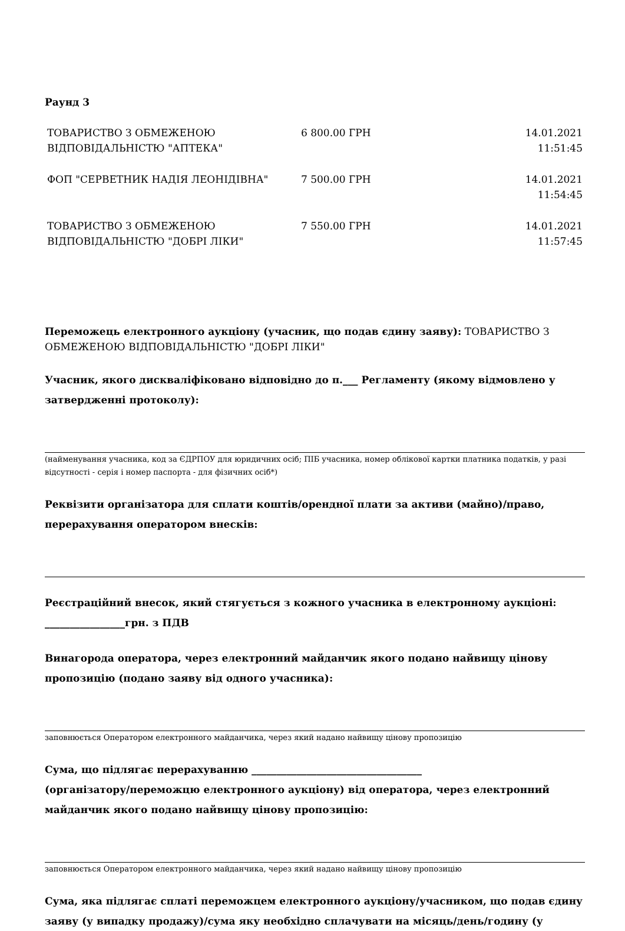Раунд 3
| ТОВАРИСТВО З ОБМЕЖЕНОЮ ВІДПОВІДАЛЬНІСТЮ "АПТЕКА" | 6 800.00 ГРН | 14.01.2021 11:51:45 |
| ФОП "СЕРВЕТНИК НАДІЯ ЛЕОНІДІВНА" | 7 500.00 ГРН | 14.01.2021 11:54:45 |
| ТОВАРИСТВО З ОБМЕЖЕНОЮ ВІДПОВІДАЛЬНІСТЮ "ДОБРІ ЛІКИ" | 7 550.00 ГРН | 14.01.2021 11:57:45 |
Переможець електронного аукціону (учасник, що подав єдину заяву): ТОВАРИСТВО З ОБМЕЖЕНОЮ ВІДПОВІДАЛЬНІСТЮ "ДОБРІ ЛІКИ"
Учасник, якого дискваліфіковано відповідно до п.___ Регламенту (якому відмовлено у затвердженні протоколу):
(найменування учасника, код за ЄДРПОУ для юридичних осіб; ПІБ учасника, номер облікової картки платника податків, у разі відсутності - серія і номер паспорта - для фізичних осіб*)
Реквізити організатора для сплати коштів/орендної плати за активи (майно)/право, перерахування оператором внесків:
Реєстраційний внесок, який стягується з кожного учасника в електронному аукціоні: ________________грн. з ПДВ
Винагорода оператора, через електронний майданчик якого подано найвищу цінову пропозицію (подано заяву від одного учасника):
заповнюється Оператором електронного майданчика, через який надано найвищу цінову пропозицію
Сума, що підлягає перерахуванню __________________________________
(організатору/переможцю електронного аукціону) від оператора, через електронний майданчик якого подано найвищу цінову пропозицію:
заповнюється Оператором електронного майданчика, через який надано найвищу цінову пропозицію
Сума, яка підлягає сплаті переможцем електронного аукціону/учасником, що подав єдину заяву (у випадку продажу)/сума яку необхідно сплачувати на місяць/день/годину (у